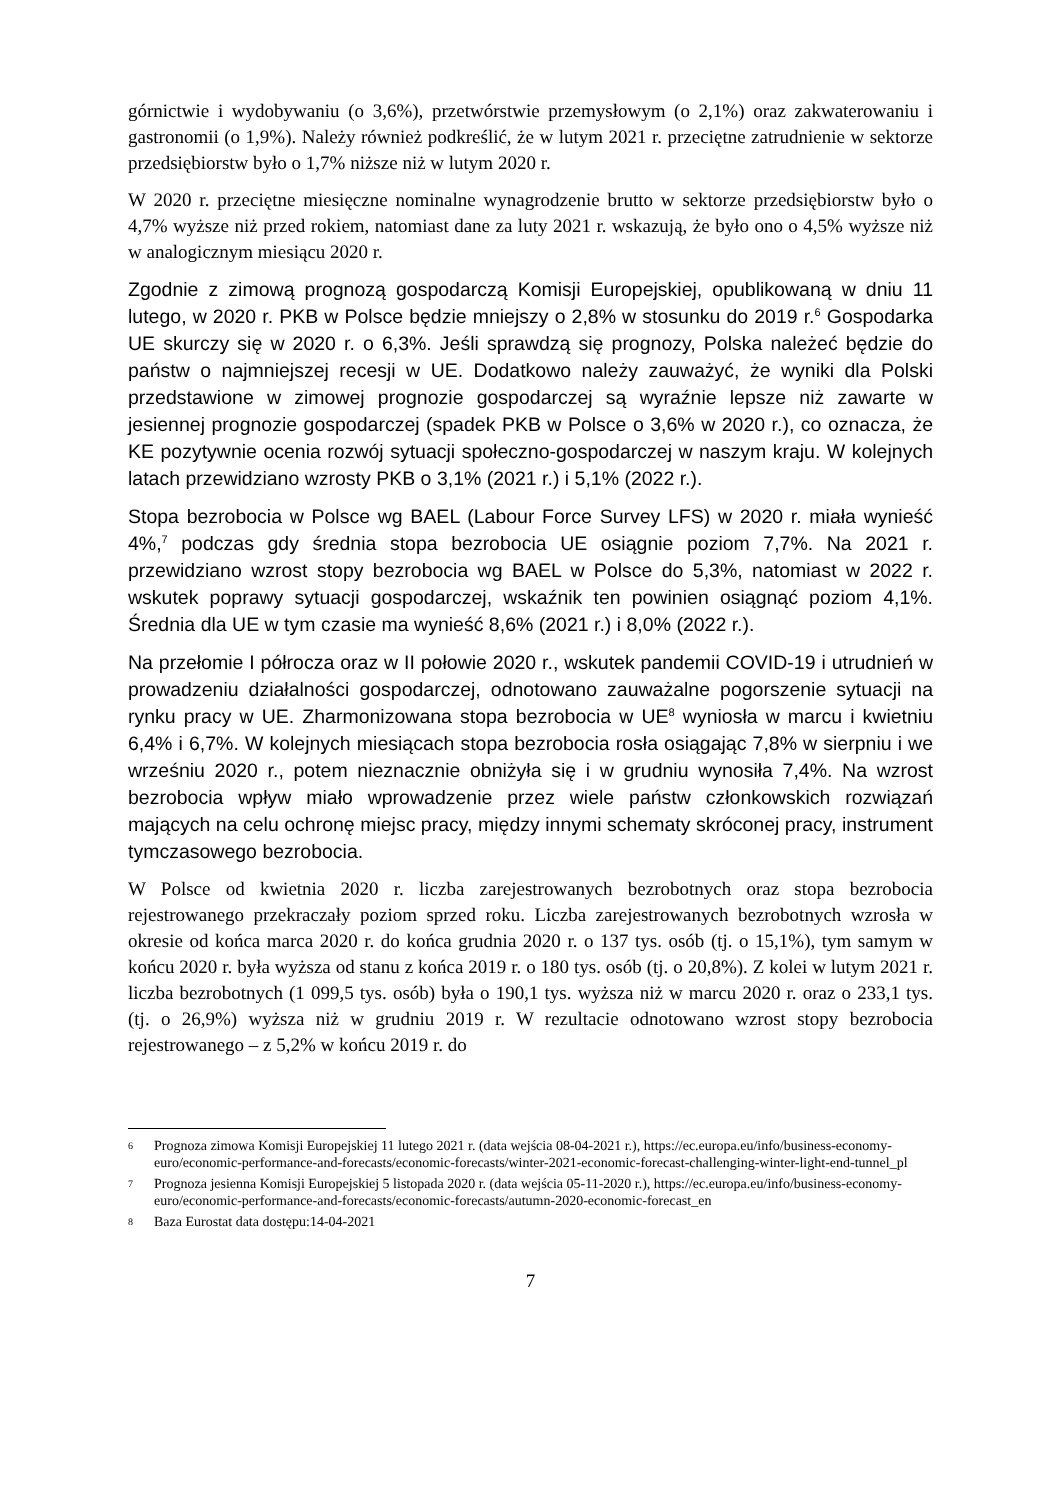górnictwie i wydobywaniu (o 3,6%), przetwórstwie przemysłowym (o 2,1%) oraz zakwaterowaniu i gastronomii (o 1,9%). Należy również podkreślić, że w lutym 2021 r. przeciętne zatrudnienie w sektorze przedsiębiorstw było o 1,7% niższe niż w lutym 2020 r.
W 2020 r. przeciętne miesięczne nominalne wynagrodzenie brutto w sektorze przedsiębiorstw było o 4,7% wyższe niż przed rokiem, natomiast dane za luty 2021 r. wskazują, że było ono o 4,5% wyższe niż w analogicznym miesiącu 2020 r.
Zgodnie z zimową prognozą gospodarczą Komisji Europejskiej, opublikowaną w dniu 11 lutego, w 2020 r. PKB w Polsce będzie mniejszy o 2,8% w stosunku do 2019 r.<sup>6</sup> Gospodarka UE skurczy się w 2020 r. o 6,3%. Jeśli sprawdzą się prognozy, Polska należeć będzie do państw o najmniejszej recesji w UE. Dodatkowo należy zauważyć, że wyniki dla Polski przedstawione w zimowej prognozie gospodarczej są wyraźnie lepsze niż zawarte w jesiennej prognozie gospodarczej (spadek PKB w Polsce o 3,6% w 2020 r.), co oznacza, że KE pozytywnie ocenia rozwój sytuacji społeczno-gospodarczej w naszym kraju. W kolejnych latach przewidziano wzrosty PKB o 3,1% (2021 r.) i 5,1% (2022 r.).
Stopa bezrobocia w Polsce wg BAEL (Labour Force Survey LFS) w 2020 r. miała wynieść 4%,<sup>7</sup> podczas gdy średnia stopa bezrobocia UE osiągnie poziom 7,7%. Na 2021 r. przewidziano wzrost stopy bezrobocia wg BAEL w Polsce do 5,3%, natomiast w 2022 r. wskutek poprawy sytuacji gospodarczej, wskaźnik ten powinien osiągnąć poziom 4,1%. Średnia dla UE w tym czasie ma wynieść 8,6% (2021 r.) i 8,0% (2022 r.).
Na przełomie I półrocza oraz w II połowie 2020 r., wskutek pandemii COVID-19 i utrudnień w prowadzeniu działalności gospodarczej, odnotowano zauważalne pogorszenie sytuacji na rynku pracy w UE. Zharmonizowana stopa bezrobocia w UE<sup>8</sup> wyniosła w marcu i kwietniu 6,4% i 6,7%. W kolejnych miesiącach stopa bezrobocia rosła osiągając 7,8% w sierpniu i we wrześniu 2020 r., potem nieznacznie obniżyła się i w grudniu wynosiła 7,4%. Na wzrost bezrobocia wpływ miało wprowadzenie przez wiele państw członkowskich rozwiązań mających na celu ochronę miejsc pracy, między innymi schematy skróconej pracy, instrument tymczasowego bezrobocia.
W Polsce od kwietnia 2020 r. liczba zarejestrowanych bezrobotnych oraz stopa bezrobocia rejestrowanego przekraczały poziom sprzed roku. Liczba zarejestrowanych bezrobotnych wzrosła w okresie od końca marca 2020 r. do końca grudnia 2020 r. o 137 tys. osób (tj. o 15,1%), tym samym w końcu 2020 r. była wyższa od stanu z końca 2019 r. o 180 tys. osób (tj. o 20,8%). Z kolei w lutym 2021 r. liczba bezrobotnych (1 099,5 tys. osób) była o 190,1 tys. wyższa niż w marcu 2020 r. oraz o 233,1 tys. (tj. o 26,9%) wyższa niż w grudniu 2019 r. W rezultacie odnotowano wzrost stopy bezrobocia rejestrowanego – z 5,2% w końcu 2019 r. do
6 Prognoza zimowa Komisji Europejskiej 11 lutego 2021 r. (data wejścia 08-04-2021 r.), https://ec.europa.eu/info/business-economy-euro/economic-performance-and-forecasts/economic-forecasts/winter-2021-economic-forecast-challenging-winter-light-end-tunnel_pl
7 Prognoza jesienna Komisji Europejskiej 5 listopada 2020 r. (data wejścia 05-11-2020 r.), https://ec.europa.eu/info/business-economy-euro/economic-performance-and-forecasts/economic-forecasts/autumn-2020-economic-forecast_en
8 Baza Eurostat data dostępu:14-04-2021
7